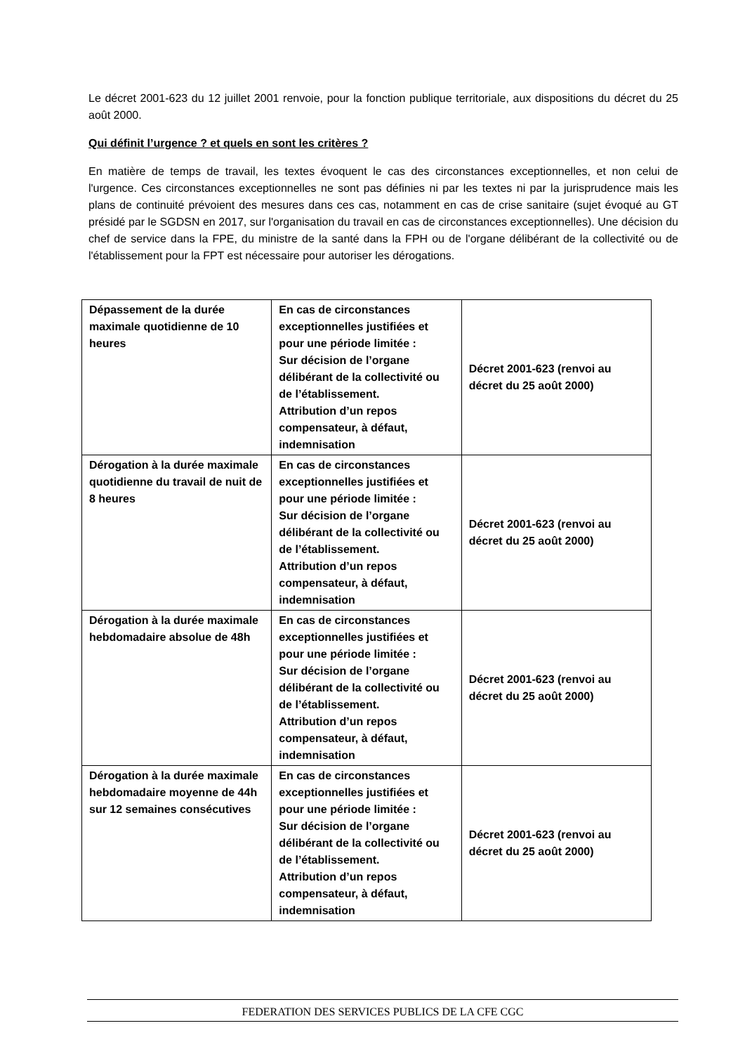Le décret 2001-623 du 12 juillet 2001 renvoie, pour la fonction publique territoriale, aux dispositions du décret du 25 août 2000.
Qui définit l’urgence ? et quels en sont les critères ?
En matière de temps de travail, les textes évoquent le cas des circonstances exceptionnelles, et non celui de l'urgence. Ces circonstances exceptionnelles ne sont pas définies ni par les textes ni par la jurisprudence mais les plans de continuité prévoient des mesures dans ces cas, notamment en cas de crise sanitaire (sujet évoqué au GT présidé par le SGDSN en 2017, sur l'organisation du travail en cas de circonstances exceptionnelles). Une décision du chef de service dans la FPE, du ministre de la santé dans la FPH ou de l'organe délibérant de la collectivité ou de l'établissement pour la FPT est nécessaire pour autoriser les dérogations.
| Dépassement de la durée maximale quotidienne de 10 heures | En cas de circonstances exceptionnelles justifiées et pour une période limitée : Sur décision de l’organe délibérant de la collectivité ou de l’établissement. Attribution d’un repos compensateur, à défaut, indemnisation | Décret 2001-623 (renvoi au décret du 25 août 2000) |
| Dérogation à la durée maximale quotidienne du travail de nuit de 8 heures | En cas de circonstances exceptionnelles justifiées et pour une période limitée : Sur décision de l’organe délibérant de la collectivité ou de l’établissement. Attribution d’un repos compensateur, à défaut, indemnisation | Décret 2001-623 (renvoi au décret du 25 août 2000) |
| Dérogation à la durée maximale hebdomadaire absolue de 48h | En cas de circonstances exceptionnelles justifiées et pour une période limitée : Sur décision de l’organe délibérant de la collectivité ou de l’établissement. Attribution d’un repos compensateur, à défaut, indemnisation | Décret 2001-623 (renvoi au décret du 25 août 2000) |
| Dérogation à la durée maximale hebdomadaire moyenne de 44h sur 12 semaines consécutives | En cas de circonstances exceptionnelles justifiées et pour une période limitée : Sur décision de l’organe délibérant de la collectivité ou de l’établissement. Attribution d’un repos compensateur, à défaut, indemnisation | Décret 2001-623 (renvoi au décret du 25 août 2000) |
FEDERATION DES SERVICES PUBLICS DE LA CFE CGC